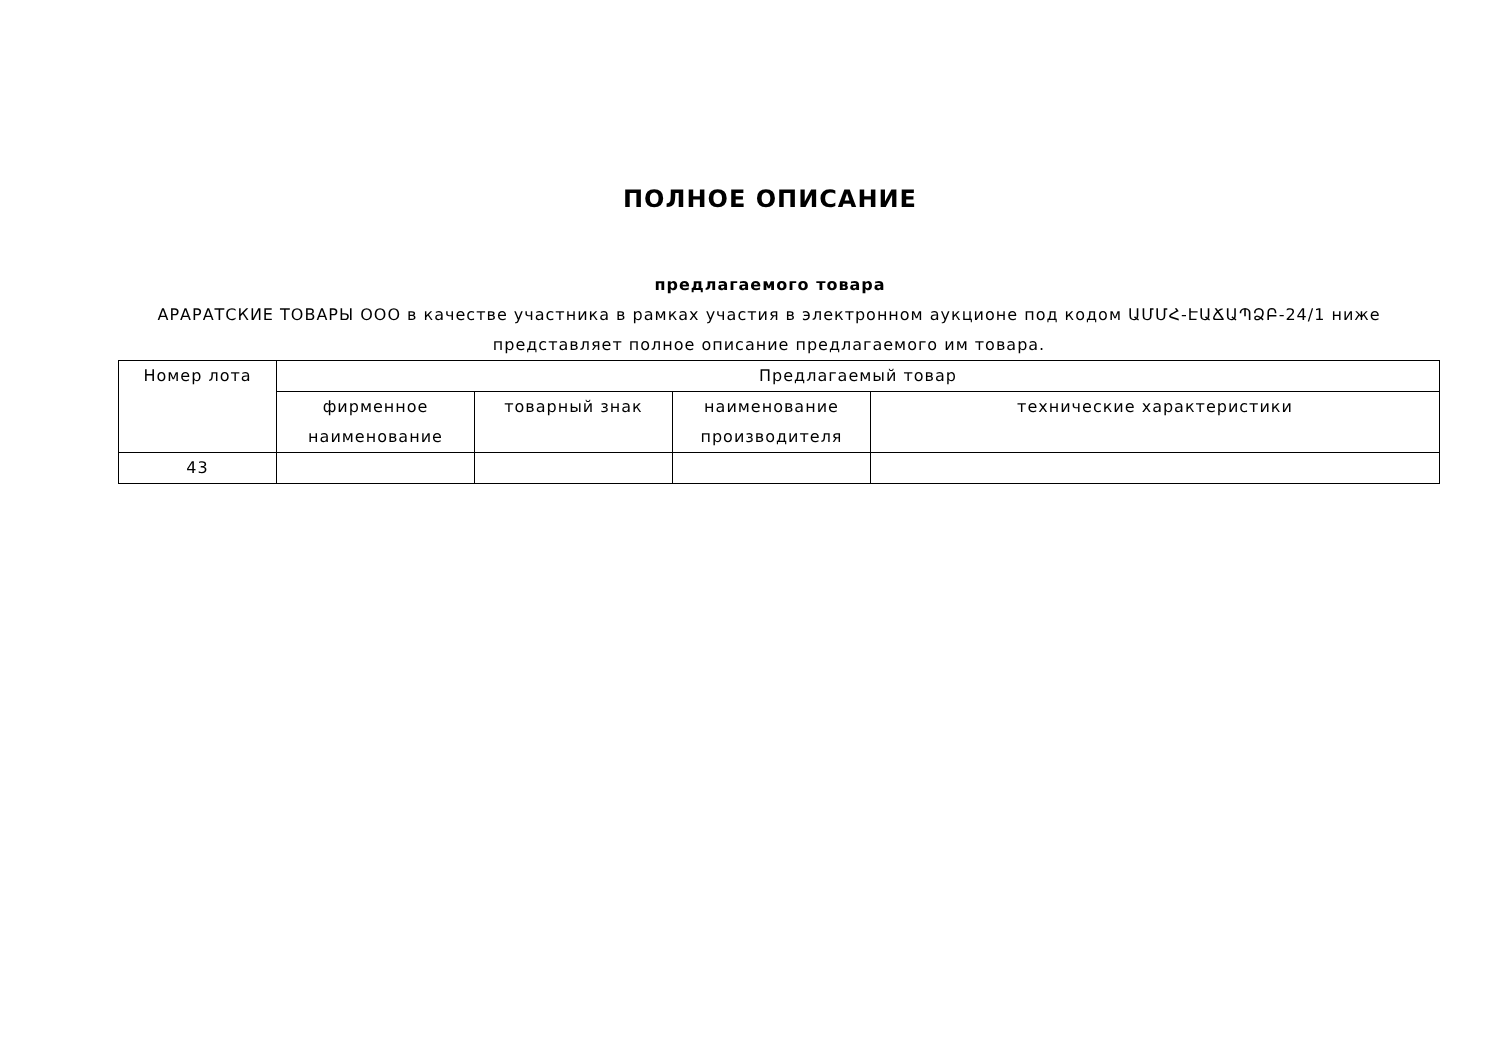ПОЛНОЕ ОПИСАНИЕ
предлагаемого товара
АРАРАТСКИЕ ТОВАРЫ ООО в качестве участника в рамках участия в электронном аукционе под кодом ԱՄՄՀ-ԷԱՃԱՊՁԲ-24/1 ниже представляет полное описание предлагаемого им товара.
| Номер лота | Предлагаемый товар | | | |
| --- | --- | --- | --- | --- |
| | фирменное наименование | товарный знак | наименование производителя | технические характеристики |
| 43 | | | | |